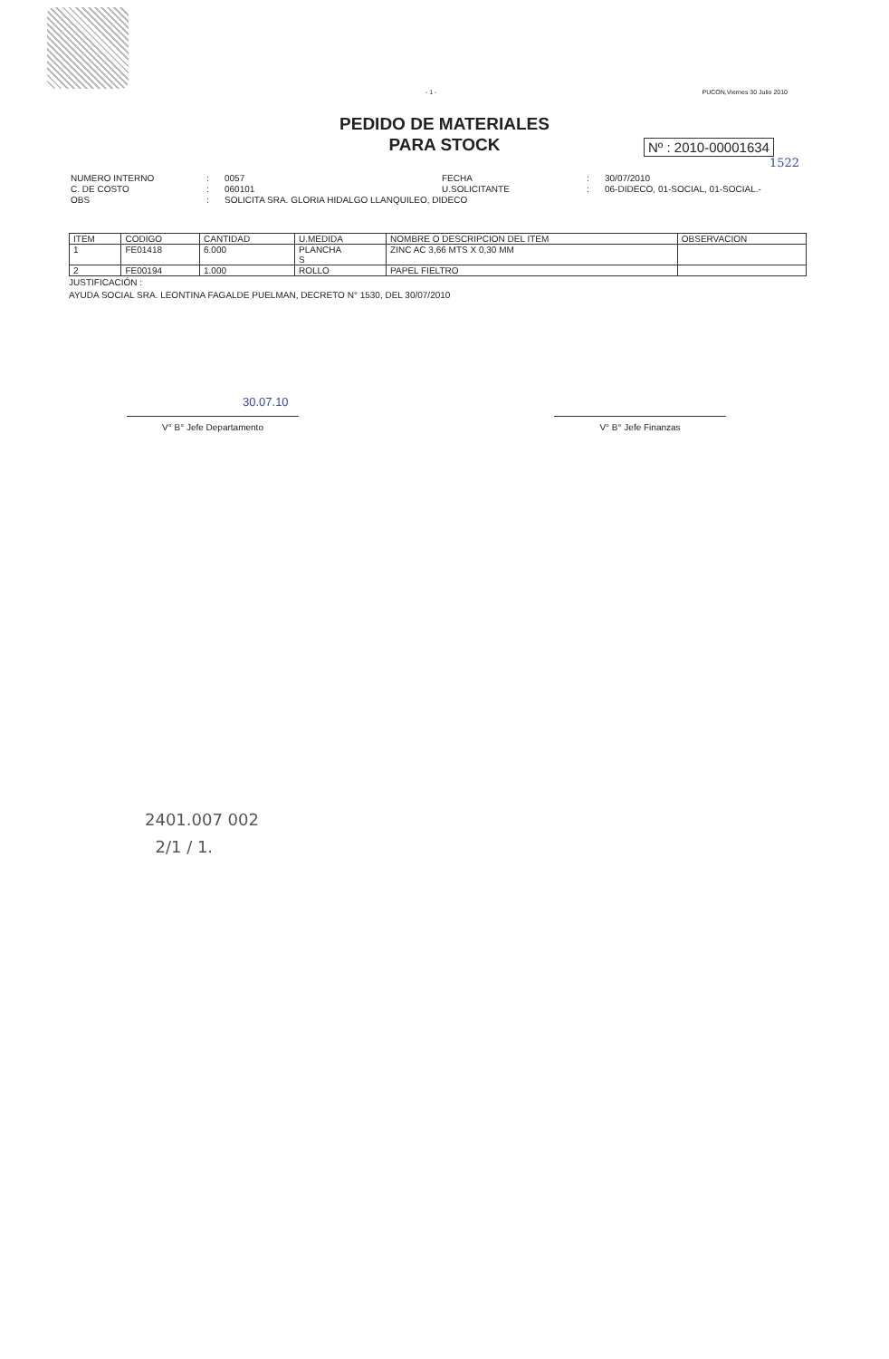- 1 - PUCON,Viernes 30 Julio 2010
PEDIDO DE MATERIALES
PARA STOCK
Nº : 2010-00001634
1522
NUMERO INTERNO
:
0057
FECHA
:
30/07/2010
C. DE COSTO
:
060101
U.SOLICITANTE
:
06-DIDECO, 01-SOCIAL, 01-SOCIAL.-
OBS
:
SOLICITA SRA. GLORIA HIDALGO LLANQUILEO, DIDECO
| ITEM | CODIGO | CANTIDAD | U.MEDIDA | NOMBRE O DESCRIPCION DEL ITEM | OBSERVACION |
| --- | --- | --- | --- | --- | --- |
| 1 | FE01418 | 6.000 | PLANCHA S | ZINC AC 3,66 MTS X 0,30 MM | |
| 2 | FE00194 | 1.000 | ROLLO | PAPEL FIELTRO | |
JUSTIFICACIÓN :
AYUDA SOCIAL SRA. LEONTINA FAGALDE PUELMAN, DECRETO N° 1530, DEL 30/07/2010
30.07.10
V° B° Jefe Departamento V° B° Jefe Finanzas
2401.007 002
2/1 / 1.